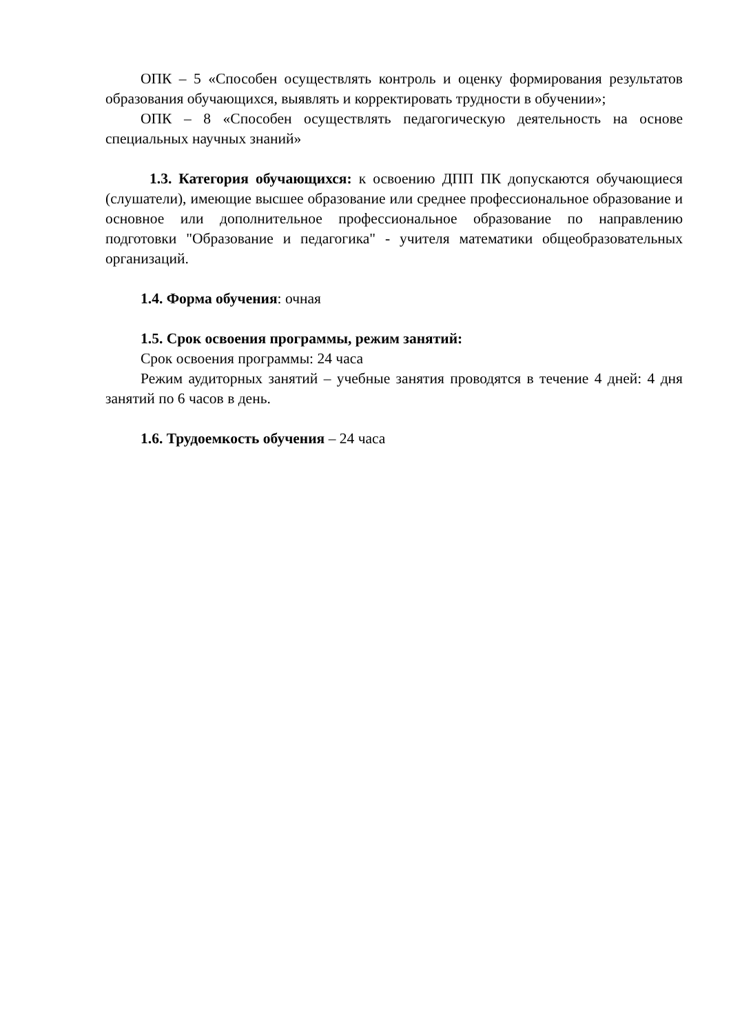ОПК – 5 «Способен осуществлять контроль и оценку формирования результатов образования обучающихся, выявлять и корректировать трудности в обучении»;
ОПК – 8 «Способен осуществлять педагогическую деятельность на основе специальных научных знаний»
1.3. Категория обучающихся: к освоению ДПП ПК допускаются обучающиеся (слушатели), имеющие высшее образование или среднее профессиональное образование и основное или дополнительное профессиональное образование по направлению подготовки "Образование и педагогика" - учителя математики общеобразовательных организаций.
1.4. Форма обучения: очная
1.5. Срок освоения программы, режим занятий:
Срок освоения программы: 24 часа
Режим аудиторных занятий – учебные занятия проводятся в течение 4 дней: 4 дня занятий по 6 часов в день.
1.6. Трудоемкость обучения – 24 часа